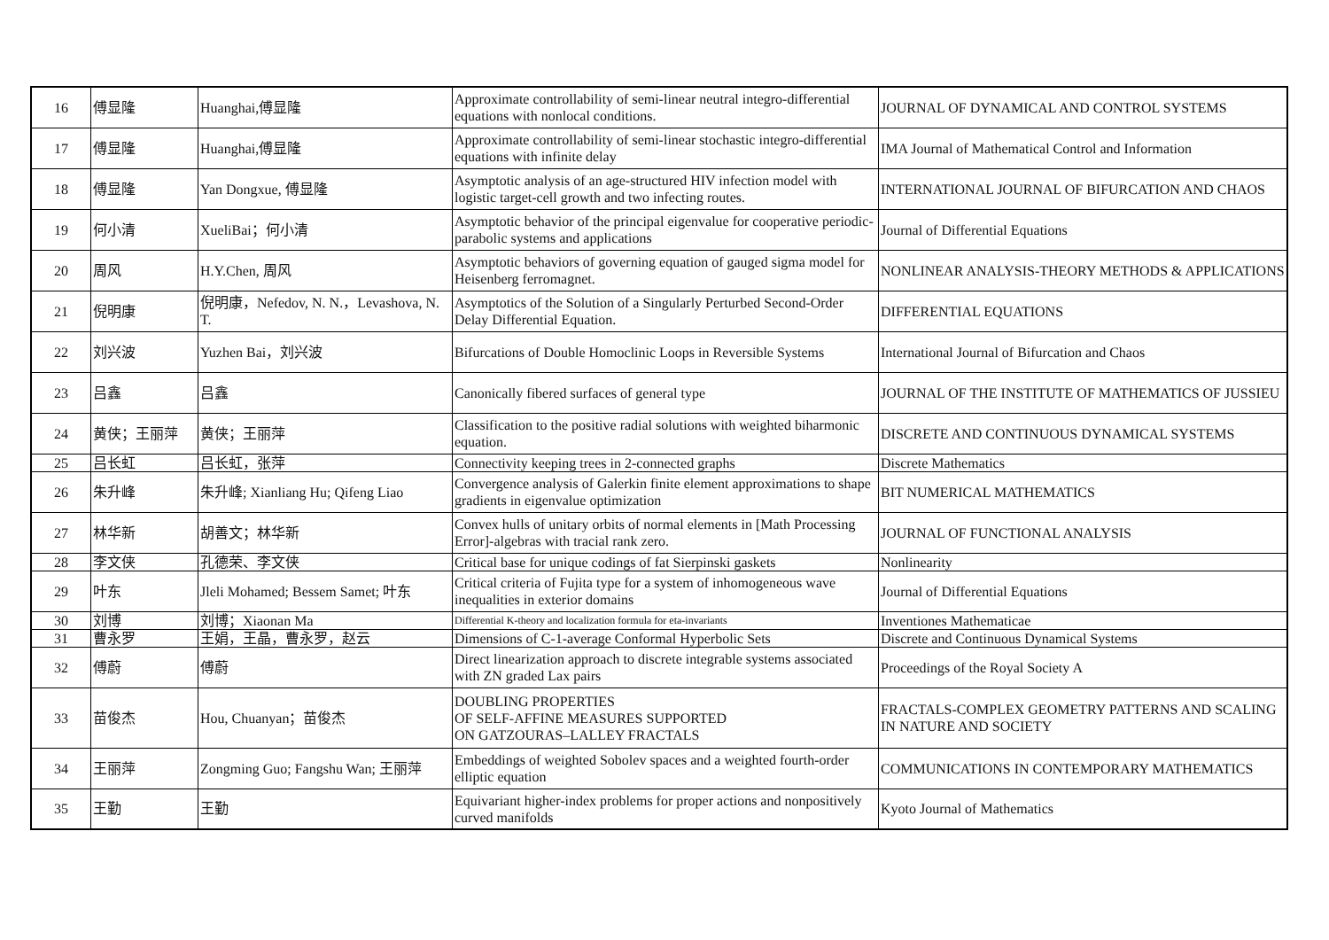| 16 | 傅显隆 | Huanghai,傅显隆 | Approximate controllability of semi-linear neutral integro-differential equations with nonlocal conditions. | JOURNAL OF DYNAMICAL AND CONTROL SYSTEMS |
| 17 | 傅显隆 | Huanghai,傅显隆 | Approximate controllability of semi-linear stochastic integro-differential equations with infinite delay | IMA Journal of Mathematical Control and Information |
| 18 | 傅显隆 | Yan Dongxue, 傅显隆 | Asymptotic analysis of an age-structured HIV infection model with logistic target-cell growth and two infecting routes. | INTERNATIONAL JOURNAL OF BIFURCATION AND CHAOS |
| 19 | 何小清 | XueliBai；何小清 | Asymptotic behavior of the principal eigenvalue for cooperative periodic-parabolic systems and applications | Journal of Differential Equations |
| 20 | 周风 | H.Y.Chen, 周风 | Asymptotic behaviors of governing equation of gauged sigma model for Heisenberg ferromagnet. | NONLINEAR ANALYSIS-THEORY METHODS & APPLICATIONS |
| 21 | 倪明康 | 倪明康，Nefedov, N. N.，Levashova, N. T. | Asymptotics of the Solution of a Singularly Perturbed Second-Order Delay Differential Equation. | DIFFERENTIAL EQUATIONS |
| 22 | 刘兴波 | Yuzhen Bai，刘兴波 | Bifurcations of Double Homoclinic Loops in Reversible Systems | International Journal of Bifurcation and Chaos |
| 23 | 吕鑫 | 吕鑫 | Canonically fibered surfaces of general type | JOURNAL OF THE INSTITUTE OF MATHEMATICS OF JUSSIEU |
| 24 | 黄侠；王丽萍 | 黄侠；王丽萍 | Classification to the positive radial solutions with weighted biharmonic equation. | DISCRETE AND CONTINUOUS DYNAMICAL SYSTEMS |
| 25 | 吕长虹 | 吕长虹，张萍 | Connectivity keeping trees in 2-connected graphs | Discrete Mathematics |
| 26 | 朱升峰 | 朱升峰; Xianliang Hu; Qifeng Liao | Convergence analysis of Galerkin finite element approximations to shape gradients in eigenvalue optimization | BIT NUMERICAL MATHEMATICS |
| 27 | 林华新 | 胡善文；林华新 | Convex hulls of unitary orbits of normal elements in [Math Processing Error]-algebras with tracial rank zero. | JOURNAL OF FUNCTIONAL ANALYSIS |
| 28 | 李文侠 | 孔德荣、李文侠 | Critical base for unique codings of fat Sierpinski gaskets | Nonlinearity |
| 29 | 叶东 | Jleli Mohamed; Bessem Samet; 叶东 | Critical criteria of Fujita type for a system of inhomogeneous wave inequalities in exterior domains | Journal of Differential Equations |
| 30 | 刘博 | 刘博；Xiaonan Ma | Differential K-theory and localization formula for eta-invariants | Inventiones Mathematicae |
| 31 | 曹永罗 | 王娟，王晶，曹永罗，赵云 | Dimensions of C-1-average Conformal Hyperbolic Sets | Discrete and Continuous Dynamical Systems |
| 32 | 傅蔚 | 傅蔚 | Direct linearization approach to discrete integrable systems associated with ZN graded Lax pairs | Proceedings of the Royal Society A |
| 33 | 苗俊杰 | Hou, Chuanyan；苗俊杰 | DOUBLING PROPERTIES OF SELF-AFFINE MEASURES SUPPORTED ON GATZOURAS–LALLEY FRACTALS | FRACTALS-COMPLEX GEOMETRY PATTERNS AND SCALING IN NATURE AND SOCIETY |
| 34 | 王丽萍 | Zongming Guo; Fangshu Wan; 王丽萍 | Embeddings of weighted Sobolev spaces and a weighted fourth-order elliptic equation | COMMUNICATIONS IN CONTEMPORARY MATHEMATICS |
| 35 | 王勤 | 王勤 | Equivariant higher-index problems for proper actions and nonpositively curved manifolds | Kyoto Journal of Mathematics |